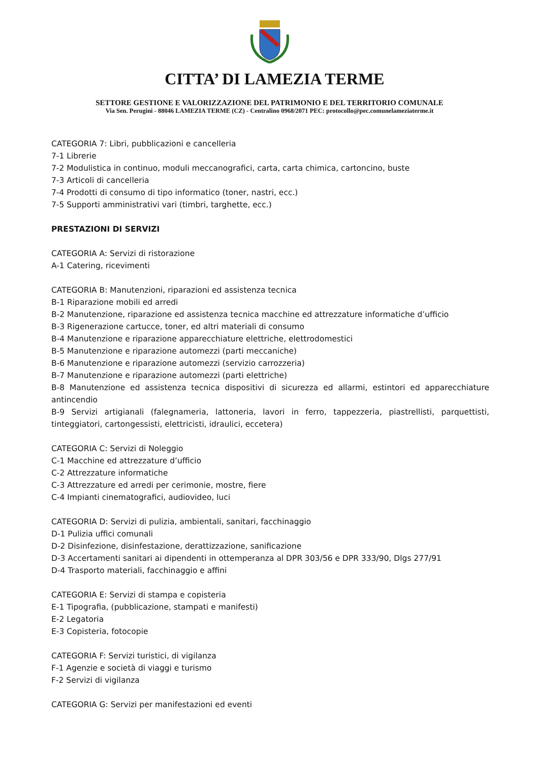CITTA’ DI LAMEZIA TERME
SETTORE GESTIONE E VALORIZZAZIONE DEL PATRIMONIO E DEL TERRITORIO COMUNALE
Via Sen. Perugini - 88046 LAMEZIA TERME (CZ) - Centralino 0968/2071 PEC: protocollo@pec.comunelameziaterme.it
CATEGORIA 7: Libri, pubblicazioni e cancelleria
7-1 Librerie
7-2 Modulistica in continuo, moduli meccanografici, carta, carta chimica, cartoncino, buste
7-3 Articoli di cancelleria
7-4 Prodotti di consumo di tipo informatico (toner, nastri, ecc.)
7-5 Supporti amministrativi vari (timbri, targhette, ecc.)
PRESTAZIONI DI SERVIZI
CATEGORIA A: Servizi di ristorazione
A-1 Catering, ricevimenti
CATEGORIA B: Manutenzioni, riparazioni ed assistenza tecnica
B-1 Riparazione mobili ed arredi
B-2 Manutenzione, riparazione ed assistenza tecnica macchine ed attrezzature informatiche d’ufficio
B-3 Rigenerazione cartucce, toner, ed altri materiali di consumo
B-4 Manutenzione e riparazione apparecchiature elettriche, elettrodomestici
B-5 Manutenzione e riparazione automezzi (parti meccaniche)
B-6 Manutenzione e riparazione automezzi (servizio carrozzeria)
B-7 Manutenzione e riparazione automezzi (parti elettriche)
B-8 Manutenzione ed assistenza tecnica dispositivi di sicurezza ed allarmi, estintori ed apparecchiature antincendio
B-9 Servizi artigianali (falegnameria, lattoneria, lavori in ferro, tappezzeria, piastrellisti, parquettisti, tinteggiatori, cartongessisti, elettricisti, idraulici, eccetera)
CATEGORIA C: Servizi di Noleggio
C-1 Macchine ed attrezzature d’ufficio
C-2 Attrezzature informatiche
C-3 Attrezzature ed arredi per cerimonie, mostre, fiere
C-4 Impianti cinematografici, audiovideo, luci
CATEGORIA D: Servizi di pulizia, ambientali, sanitari, facchinaggio
D-1 Pulizia uffici comunali
D-2 Disinfezione, disinfestazione, derattizzazione, sanificazione
D-3 Accertamenti sanitari ai dipendenti in ottemperanza al DPR 303/56 e DPR 333/90, Dlgs 277/91
D-4 Trasporto materiali, facchinaggio e affini
CATEGORIA E: Servizi di stampa e copisteria
E-1 Tipografia, (pubblicazione, stampati e manifesti)
E-2 Legatoria
E-3 Copisteria, fotocopie
CATEGORIA F: Servizi turistici, di vigilanza
F-1 Agenzie e società di viaggi e turismo
F-2 Servizi di vigilanza
CATEGORIA G: Servizi per manifestazioni ed eventi